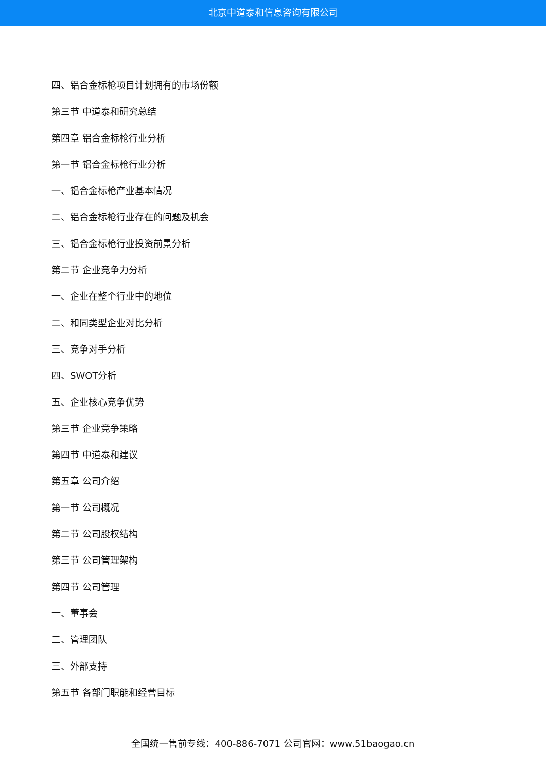北京中道泰和信息咨询有限公司
四、铝合金标枪项目计划拥有的市场份额
第三节 中道泰和研究总结
第四章 铝合金标枪行业分析
第一节 铝合金标枪行业分析
一、铝合金标枪产业基本情况
二、铝合金标枪行业存在的问题及机会
三、铝合金标枪行业投资前景分析
第二节 企业竞争力分析
一、企业在整个行业中的地位
二、和同类型企业对比分析
三、竞争对手分析
四、SWOT分析
五、企业核心竞争优势
第三节 企业竞争策略
第四节 中道泰和建议
第五章 公司介绍
第一节 公司概况
第二节 公司股权结构
第三节 公司管理架构
第四节 公司管理
一、董事会
二、管理团队
三、外部支持
第五节 各部门职能和经营目标
全国统一售前专线：400-886-7071 公司官网：www.51baogao.cn